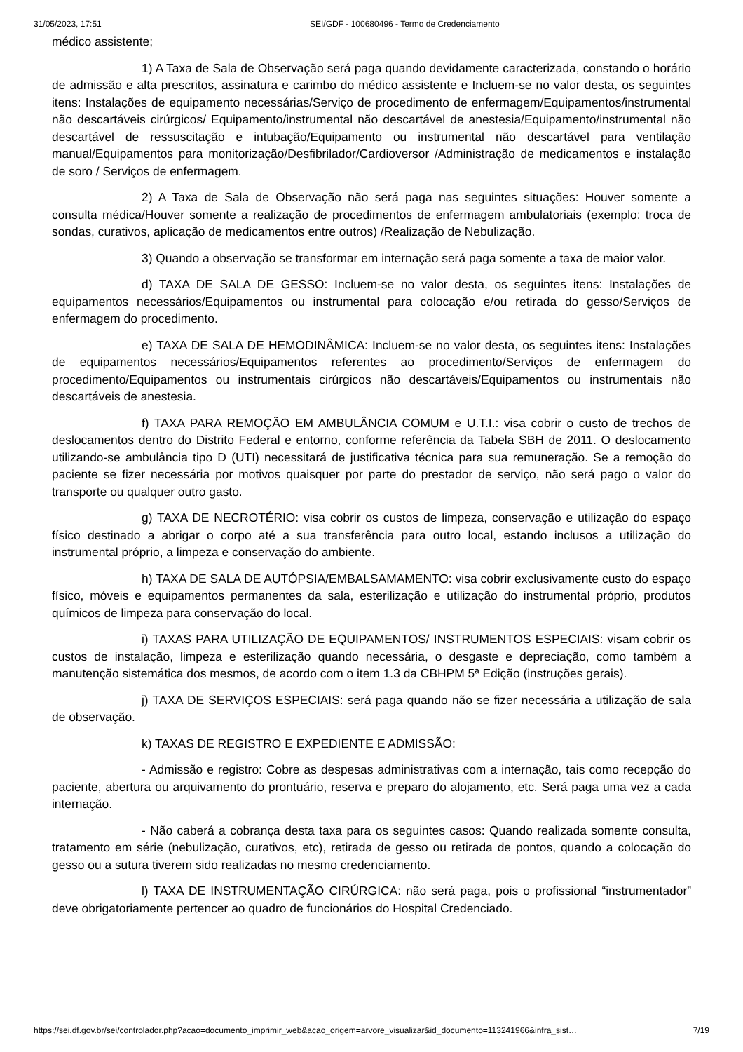31/05/2023, 17:51 SEI/GDF - 100680496 - Termo de Credenciamento
médico assistente;
1) A Taxa de Sala de Observação será paga quando devidamente caracterizada, constando o horário de admissão e alta prescritos, assinatura e carimbo do médico assistente e Incluem-se no valor desta, os seguintes itens: Instalações de equipamento necessárias/Serviço de procedimento de enfermagem/Equipamentos/instrumental não descartáveis cirúrgicos/ Equipamento/instrumental não descartável de anestesia/Equipamento/instrumental não descartável de ressuscitação e intubação/Equipamento ou instrumental não descartável para ventilação manual/Equipamentos para monitorização/Desfibrilador/Cardioversor /Administração de medicamentos e instalação de soro / Serviços de enfermagem.
2) A Taxa de Sala de Observação não será paga nas seguintes situações: Houver somente a consulta médica/Houver somente a realização de procedimentos de enfermagem ambulatoriais (exemplo: troca de sondas, curativos, aplicação de medicamentos entre outros) /Realização de Nebulização.
3) Quando a observação se transformar em internação será paga somente a taxa de maior valor.
d) TAXA DE SALA DE GESSO: Incluem-se no valor desta, os seguintes itens: Instalações de equipamentos necessários/Equipamentos ou instrumental para colocação e/ou retirada do gesso/Serviços de enfermagem do procedimento.
e) TAXA DE SALA DE HEMODINÂMICA: Incluem-se no valor desta, os seguintes itens: Instalações de equipamentos necessários/Equipamentos referentes ao procedimento/Serviços de enfermagem do procedimento/Equipamentos ou instrumentais cirúrgicos não descartáveis/Equipamentos ou instrumentais não descartáveis de anestesia.
f) TAXA PARA REMOÇÃO EM AMBULÂNCIA COMUM e U.T.I.: visa cobrir o custo de trechos de deslocamentos dentro do Distrito Federal e entorno, conforme referência da Tabela SBH de 2011. O deslocamento utilizando-se ambulância tipo D (UTI) necessitará de justificativa técnica para sua remuneração. Se a remoção do paciente se fizer necessária por motivos quaisquer por parte do prestador de serviço, não será pago o valor do transporte ou qualquer outro gasto.
g) TAXA DE NECROTÉRIO: visa cobrir os custos de limpeza, conservação e utilização do espaço físico destinado a abrigar o corpo até a sua transferência para outro local, estando inclusos a utilização do instrumental próprio, a limpeza e conservação do ambiente.
h) TAXA DE SALA DE AUTÓPSIA/EMBALSAMAMENTO: visa cobrir exclusivamente custo do espaço físico, móveis e equipamentos permanentes da sala, esterilização e utilização do instrumental próprio, produtos químicos de limpeza para conservação do local.
i) TAXAS PARA UTILIZAÇÃO DE EQUIPAMENTOS/ INSTRUMENTOS ESPECIAIS: visam cobrir os custos de instalação, limpeza e esterilização quando necessária, o desgaste e depreciação, como também a manutenção sistemática dos mesmos, de acordo com o item 1.3 da CBHPM 5ª Edição (instruções gerais).
j) TAXA DE SERVIÇOS ESPECIAIS: será paga quando não se fizer necessária a utilização de sala de observação.
k) TAXAS DE REGISTRO E EXPEDIENTE E ADMISSÃO:
- Admissão e registro: Cobre as despesas administrativas com a internação, tais como recepção do paciente, abertura ou arquivamento do prontuário, reserva e preparo do alojamento, etc. Será paga uma vez a cada internação.
- Não caberá a cobrança desta taxa para os seguintes casos: Quando realizada somente consulta, tratamento em série (nebulização, curativos, etc), retirada de gesso ou retirada de pontos, quando a colocação do gesso ou a sutura tiverem sido realizadas no mesmo credenciamento.
l) TAXA DE INSTRUMENTAÇÃO CIRÚRGICA: não será paga, pois o profissional “instrumentador” deve obrigatoriamente pertencer ao quadro de funcionários do Hospital Credenciado.
https://sei.df.gov.br/sei/controlador.php?acao=documento_imprimir_web&acao_origem=arvore_visualizar&id_documento=113241966&infra_sist… 7/19